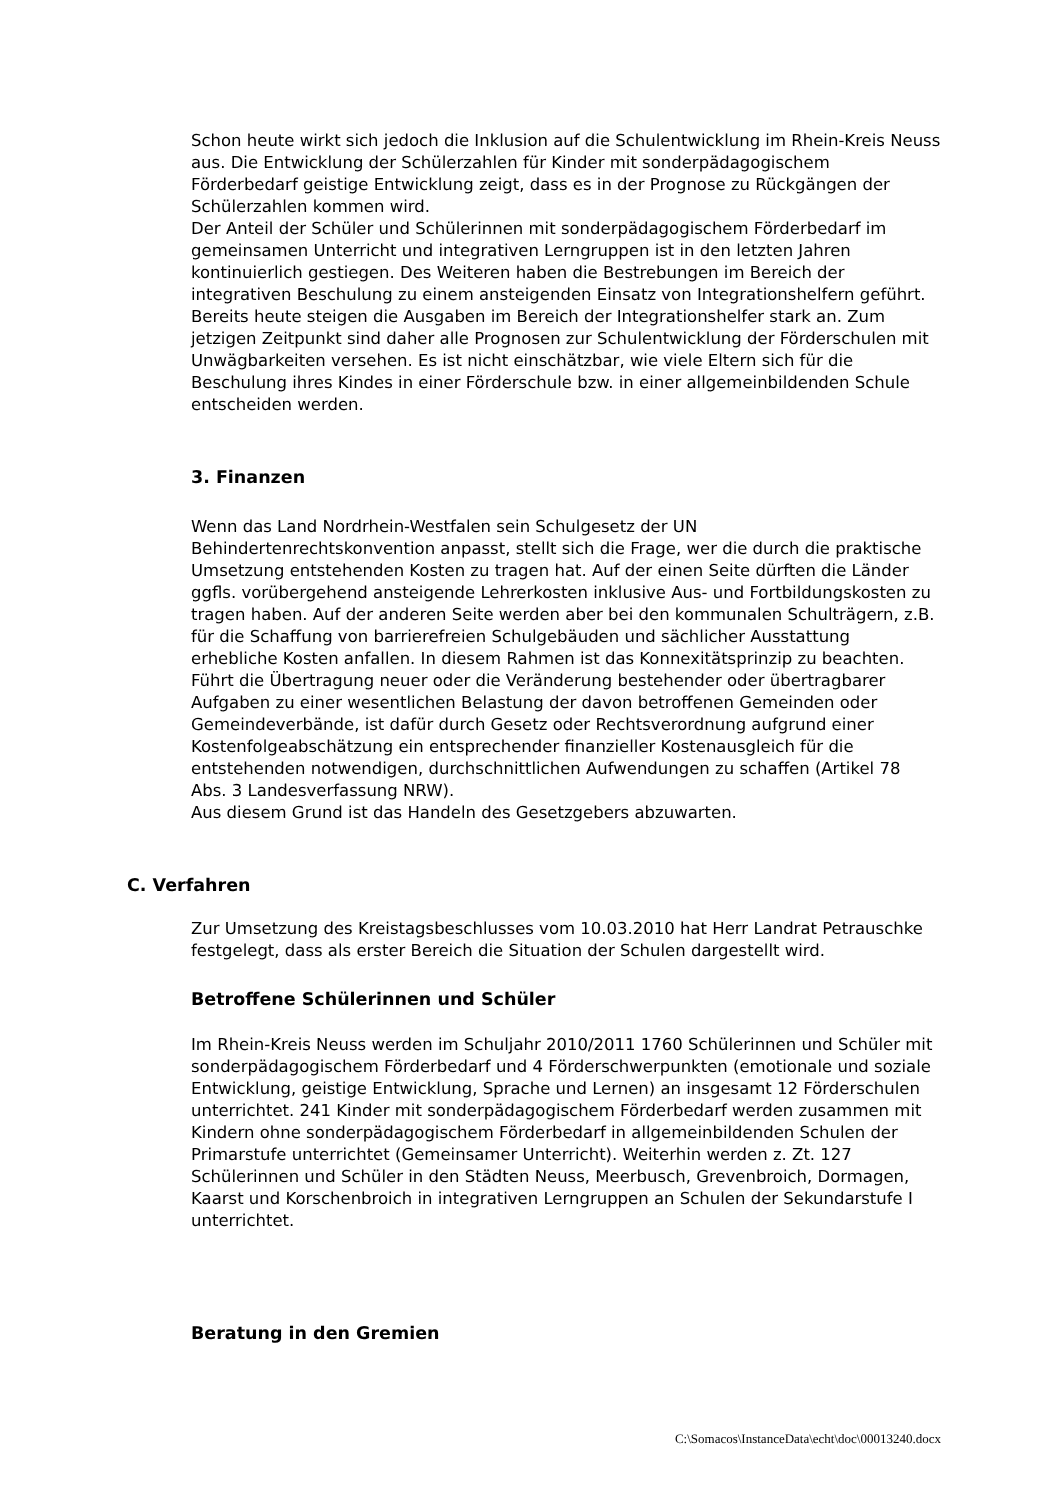Schon heute wirkt sich jedoch die Inklusion auf die Schulentwicklung im Rhein-Kreis Neuss aus. Die Entwicklung der Schülerzahlen für Kinder mit sonderpädagogischem Förderbedarf geistige Entwicklung zeigt, dass es in der Prognose zu Rückgängen der Schülerzahlen kommen wird.
Der Anteil der Schüler und Schülerinnen mit sonderpädagogischem Förderbedarf im gemeinsamen Unterricht und integrativen Lerngruppen ist in den letzten Jahren kontinuierlich gestiegen. Des Weiteren haben die Bestrebungen im Bereich der integrativen Beschulung zu einem ansteigenden Einsatz von Integrationshelfern geführt. Bereits heute steigen die Ausgaben im Bereich der Integrationshelfer stark an. Zum jetzigen Zeitpunkt sind daher alle Prognosen zur Schulentwicklung der Förderschulen mit Unwägbarkeiten versehen. Es ist nicht einschätzbar, wie viele Eltern sich für die Beschulung ihres Kindes in einer Förderschule bzw. in einer allgemeinbildenden Schule entscheiden werden.
3. Finanzen
Wenn das Land Nordrhein-Westfalen sein Schulgesetz der UN Behindertenrechtskonvention anpasst, stellt sich die Frage, wer die durch die praktische Umsetzung entstehenden Kosten zu tragen hat. Auf der einen Seite dürften die Länder ggfls. vorübergehend ansteigende Lehrerkosten inklusive Aus- und Fortbildungskosten zu tragen haben. Auf der anderen Seite werden aber bei den kommunalen Schulträgern, z.B. für die Schaffung von barrierefreien Schulgebäuden und sächlicher Ausstattung erhebliche Kosten anfallen. In diesem Rahmen ist das Konnexitätsprinzip zu beachten. Führt die Übertragung neuer oder die Veränderung bestehender oder übertragbarer Aufgaben zu einer wesentlichen Belastung der davon betroffenen Gemeinden oder Gemeindeverbände, ist dafür durch Gesetz oder Rechtsverordnung aufgrund einer Kostenfolgeabschätzung ein entsprechender finanzieller Kostenausgleich für die entstehenden notwendigen, durchschnittlichen Aufwendungen zu schaffen (Artikel 78 Abs. 3 Landesverfassung NRW).
Aus diesem Grund ist das Handeln des Gesetzgebers abzuwarten.
C. Verfahren
Zur Umsetzung des Kreistagsbeschlusses vom 10.03.2010 hat Herr Landrat Petrauschke festgelegt, dass als erster Bereich die Situation der Schulen dargestellt wird.
Betroffene Schülerinnen und Schüler
Im Rhein-Kreis Neuss werden im Schuljahr 2010/2011 1760 Schülerinnen und Schüler mit sonderpädagogischem Förderbedarf und 4 Förderschwerpunkten (emotionale und soziale Entwicklung, geistige Entwicklung, Sprache und Lernen) an insgesamt 12 Förderschulen unterrichtet. 241 Kinder mit sonderpädagogischem Förderbedarf werden zusammen mit Kindern ohne sonderpädagogischem Förderbedarf in allgemeinbildenden Schulen der Primarstufe unterrichtet (Gemeinsamer Unterricht). Weiterhin werden z. Zt. 127 Schülerinnen und Schüler in den Städten Neuss, Meerbusch, Grevenbroich, Dormagen, Kaarst und Korschenbroich in integrativen Lerngruppen an Schulen der Sekundarstufe I unterrichtet.
Beratung in den Gremien
C:\Somacos\InstanceData\echt\doc\00013240.docx